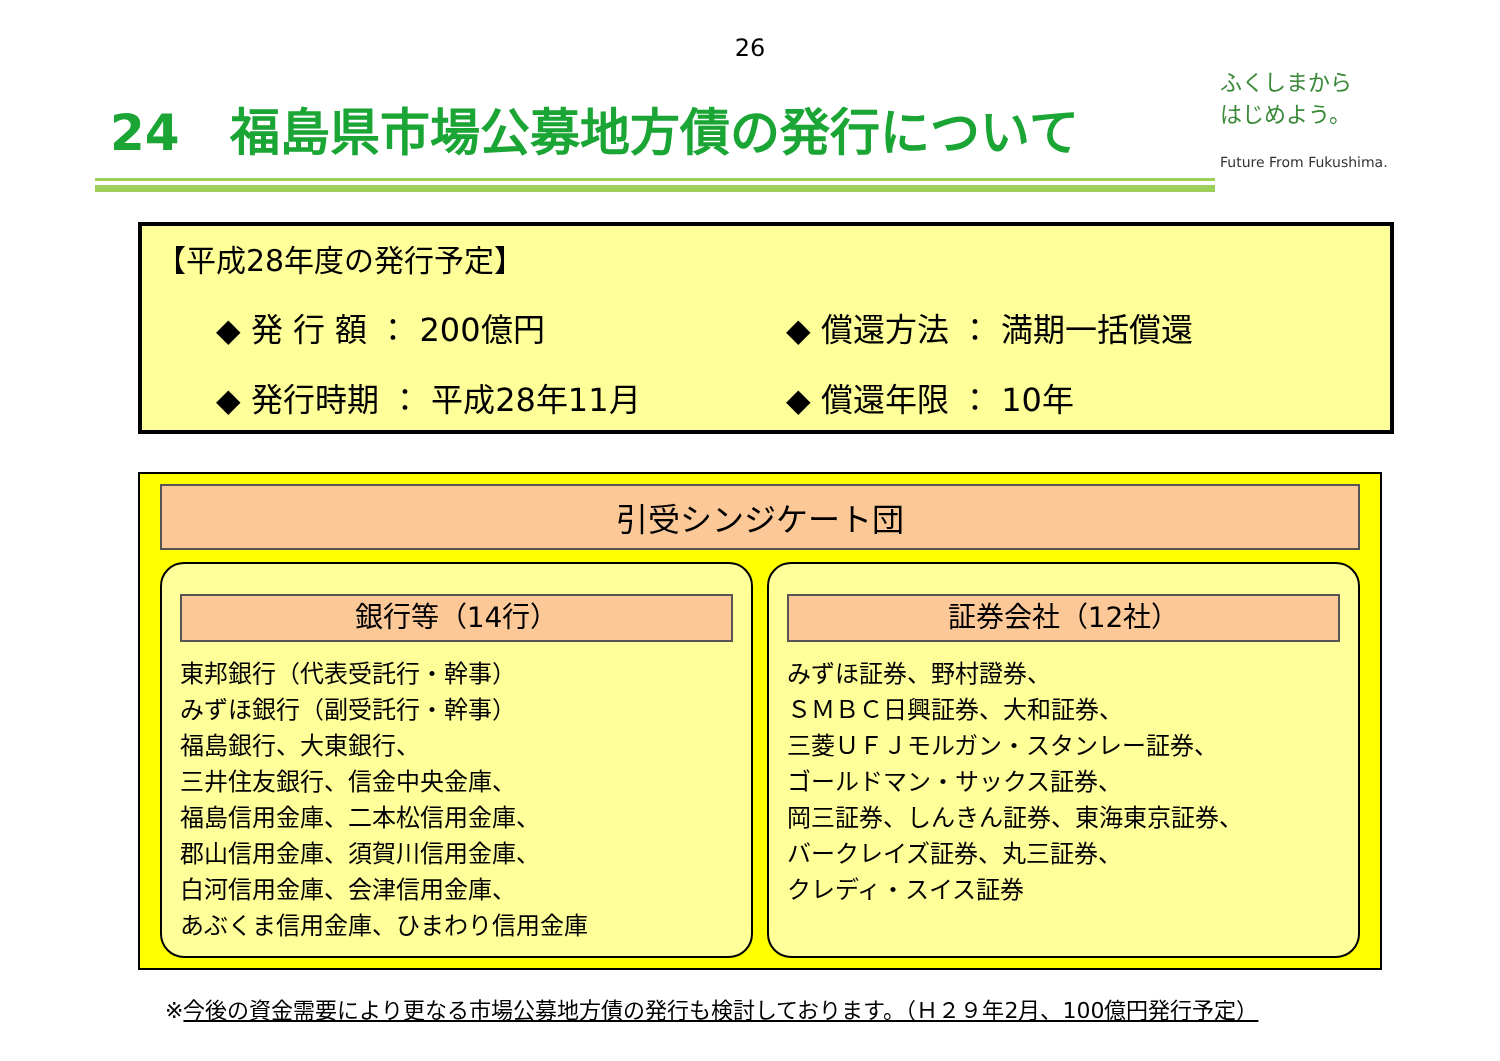26
24　福島県市場公募地方債の発行について
ふくしまから
はじめよう。
Future From Fukushima.
【平成28年度の発行予定】
◆ 発 行 額 ： 200億円 ◆ 償還方法 ： 満期一括償還
◆ 発行時期 ： 平成28年11月 ◆ 償還年限 ： 10年
引受シンジケート団
銀行等（14行）
東邦銀行（代表受託行・幹事）
みずほ銀行（副受託行・幹事）
福島銀行、大東銀行、
三井住友銀行、信金中央金庫、
福島信用金庫、二本松信用金庫、
郡山信用金庫、須賀川信用金庫、
白河信用金庫、会津信用金庫、
あぶくま信用金庫、ひまわり信用金庫
証券会社（12社）
みずほ証券、野村證券、
ＳＭＢＣ日興証券、大和証券、
三菱ＵＦＪモルガン・スタンレー証券、
ゴールドマン・サックス証券、
岡三証券、しんきん証券、東海東京証券、
バークレイズ証券、丸三証券、
クレディ・スイス証券
※今後の資金需要により更なる市場公募地方債の発行も検討しております。（Ｈ２９年2月、100億円発行予定）